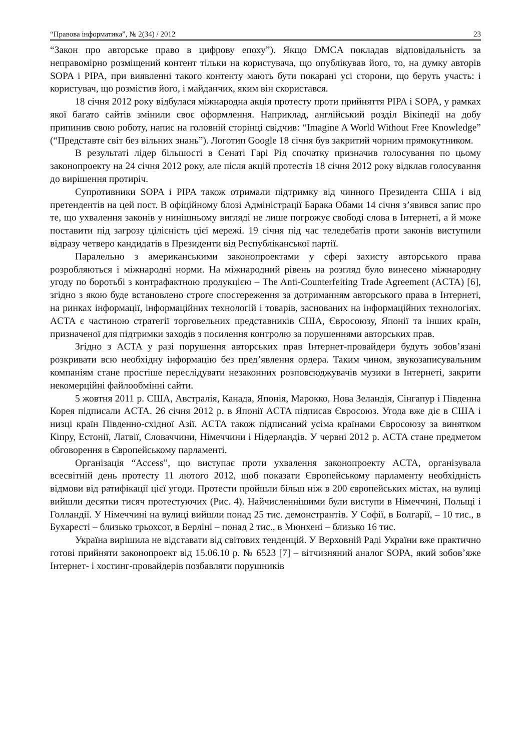“Правова інформатика”, № 2(34) / 2012 23
“Закон про авторське право в цифрову епоху”). Якщо DMCA покладав відповідальність за неправомірно розміщений контент тільки на користувача, що опублікував його, то, на думку авторів SOPA і PIPA, при виявленні такого контенту мають бути покарані усі сторони, що беруть участь: і користувач, що розмістив його, і майданчик, яким він скористався.
18 січня 2012 року відбулася міжнародна акція протесту проти прийняття PIPA і SOPA, у рамках якої багато сайтів змінили своє оформлення. Наприклад, англійський розділ Вікіпедії на добу припинив свою роботу, напис на головній сторінці свідчив: “Imagine A World Without Free Knowledge” (“Представте світ без вільних знань”). Логотип Google 18 січня був закритий чорним прямокутником.
В результаті лідер більшості в Сенаті Гарі Рід спочатку призначив голосування по цьому законопроекту на 24 січня 2012 року, але після акцій протестів 18 січня 2012 року відклав голосування до вирішення протиріч.
Супротивники SOPA і PIPA також отримали підтримку від чинного Президента США і від претендентів на цей пост. В офіційному блозі Адміністрації Барака Обами 14 січня з’явився запис про те, що ухвалення законів у нинішньому вигляді не лише погрожує свободі слова в Інтернеті, а й може поставити під загрозу цілісність цієї мережі. 19 січня під час теледебатів проти законів виступили відразу четверо кандидатів в Президенти від Республіканської партії.
Паралельно з американськими законопроектами у сфері захисту авторського права розробляються і міжнародні норми. На міжнародний рівень на розгляд було винесено міжнародну угоду по боротьбі з контрафактною продукцією – The Anti-Counterfeiting Trade Agreement (ACTA) [6], згідно з якою буде встановлено строге спостереження за дотриманням авторського права в Інтернеті, на ринках інформації, інформаційних технологій і товарів, заснованих на інформаційних технологіях. ACTA є частиною стратегії торговельних представників США, Євросоюзу, Японії та інших країн, призначеної для підтримки заходів з посилення контролю за порушеннями авторських прав.
Згідно з ACTA у разі порушення авторських прав Інтернет-провайдери будуть зобов’язані розкривати всю необхідну інформацію без пред’явлення ордера. Таким чином, звукозаписувальним компаніям стане простіше переслідувати незаконних розповсюджувачів музики в Інтернеті, закрити некомерційні файлообмінні сайти.
5 жовтня 2011 р. США, Австралія, Канада, Японія, Марокко, Нова Зеландія, Сінгапур і Південна Корея підписали ACTA. 26 січня 2012 р. в Японії ACTA підписав Євросоюз. Угода вже діє в США і низці країн Південно-східної Азії. ACTA також підписаний усіма країнами Євросоюзу за винятком Кіпру, Естонії, Латвії, Словаччини, Німеччини і Нідерландів. У червні 2012 р. ACTA стане предметом обговорення в Європейському парламенті.
Організація “Access”, що виступає проти ухвалення законопроекту ACTA, організувала всесвітній день протесту 11 лютого 2012, щоб показати Європейському парламенту необхідність відмови від ратифікації цієї угоди. Протести пройшли більш ніж в 200 європейських містах, на вулиці вийшли десятки тисяч протестуючих (Рис. 4). Найчисленнішими були виступи в Німеччині, Польщі і Голландії. У Німеччині на вулиці вийшли понад 25 тис. демонстрантів. У Софії, в Болгарії, – 10 тис., в Бухаресті – близько трьохсот, в Берліні – понад 2 тис., в Мюнхені – близько 16 тис.
Україна вирішила не відставати від світових тенденцій. У Верховній Раді України вже практично готові прийняти законопроект від 15.06.10 р. № 6523 [7] – вітчизняний аналог SOPA, який зобов’яже Інтернет- і хостинг-провайдерів позбавляти порушників